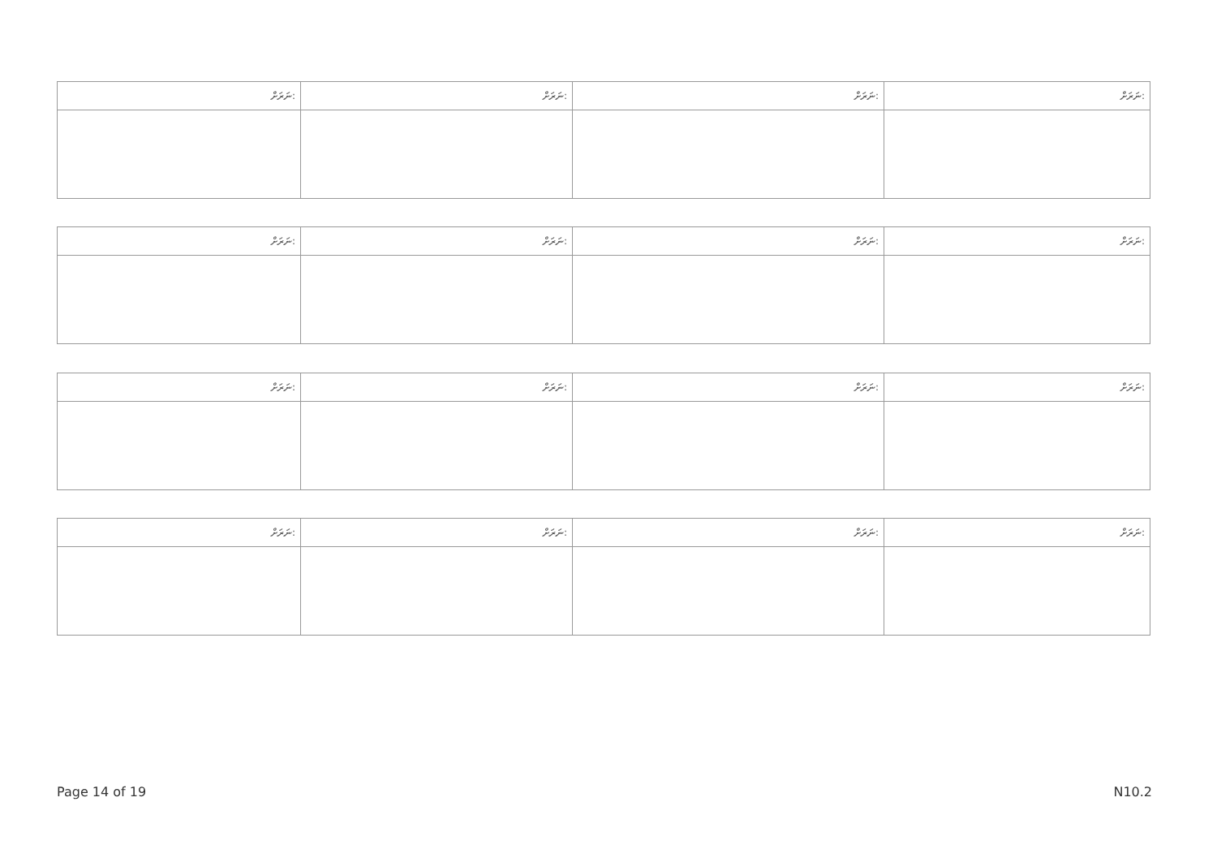| ނަރަށް: | ނަރަށް: | ނަރަށް: | ނަރަށް: |
| --- | --- | --- | --- |
| ނަރަށް: | ނަރަށް: | ނަރަށް: | ނަރަށް: |
| --- | --- | --- | --- |
| ނަރަށް: | ނަރަށް: | ނަރަށް: | ނަރަށް: |
| --- | --- | --- | --- |
| ނަރަށް: | ނަރަށް: | ނަރަށް: | ނަރަށް: |
| --- | --- | --- | --- |
Page 14 of 19 N10.2